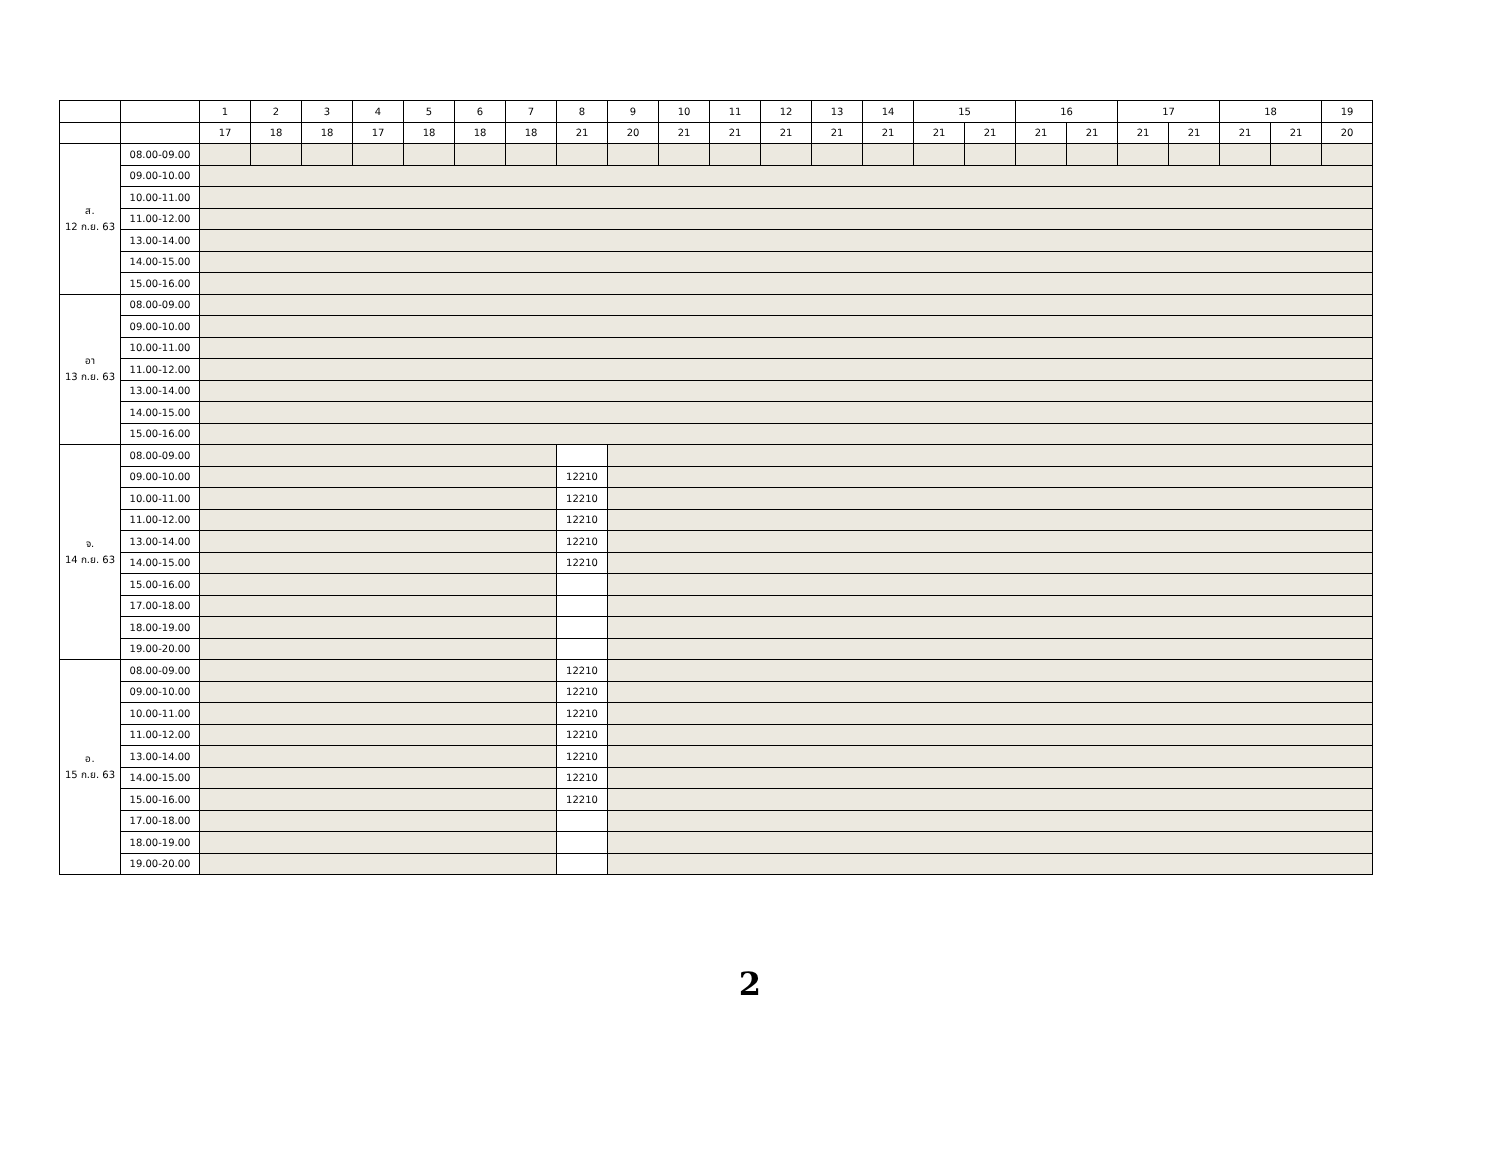| | | 1 | 2 | 3 | 4 | 5 | 6 | 7 | 8 | 9 | 10 | 11 | 12 | 13 | 14 | 15 | | 16 | | 17 | | 18 | | 19 |
| --- | --- | --- | --- | --- | --- | --- | --- | --- | --- | --- | --- | --- | --- | --- | --- | --- | --- | --- | --- | --- | --- | --- | --- | --- |
| | | 17 | 18 | 18 | 17 | 18 | 18 | 18 | 21 | 20 | 21 | 21 | 21 | 21 | 21 | 21 | 21 | 21 | 21 | 21 | 21 | 21 | 21 | 20 |
| ส. 12 ก.ย. 63 | 08.00-09.00 | | | | | | | | | | | | | | | | | | | | | | | |
| | 09.00-10.00 | | | | | | | | | | | | | | | | | | | | | | | |
| | 10.00-11.00 | | | | | | | | | | | | | | | | | | | | | | | |
| | 11.00-12.00 | | | | | | | | | | | | | | | | | | | | | | | |
| | 13.00-14.00 | | | | | | | | | | | | | | | | | | | | | | | |
| | 14.00-15.00 | | | | | | | | | | | | | | | | | | | | | | | |
| | 15.00-16.00 | | | | | | | | | | | | | | | | | | | | | | | |
| อา 13 ก.ย. 63 | 08.00-09.00 | | | | | | | | | | | | | | | | | | | | | | | |
| | 09.00-10.00 | | | | | | | | | | | | | | | | | | | | | | | |
| | 10.00-11.00 | | | | | | | | | | | | | | | | | | | | | | | |
| | 11.00-12.00 | | | | | | | | | | | | | | | | | | | | | | | |
| | 13.00-14.00 | | | | | | | | | | | | | | | | | | | | | | | |
| | 14.00-15.00 | | | | | | | | | | | | | | | | | | | | | | | |
| | 15.00-16.00 | | | | | | | | | | | | | | | | | | | | | | | |
| จ. 14 ก.ย. 63 | 08.00-09.00 | | | | | | | | | | | | | | | | | | | | | | | |
| | 09.00-10.00 | | | | | | | | 12210 | | | | | | | | | | | | | | | |
| | 10.00-11.00 | | | | | | | | 12210 | | | | | | | | | | | | | | | |
| | 11.00-12.00 | | | | | | | | 12210 | | | | | | | | | | | | | | | |
| | 13.00-14.00 | | | | | | | | 12210 | | | | | | | | | | | | | | | |
| | 14.00-15.00 | | | | | | | | 12210 | | | | | | | | | | | | | | | |
| | 15.00-16.00 | | | | | | | | | | | | | | | | | | | | | | | |
| | 17.00-18.00 | | | | | | | | | | | | | | | | | | | | | | | |
| | 18.00-19.00 | | | | | | | | | | | | | | | | | | | | | | | |
| | 19.00-20.00 | | | | | | | | | | | | | | | | | | | | | | | |
| อ. 15 ก.ย. 63 | 08.00-09.00 | | | | | | | | 12210 | | | | | | | | | | | | | | | |
| | 09.00-10.00 | | | | | | | | 12210 | | | | | | | | | | | | | | | |
| | 10.00-11.00 | | | | | | | | 12210 | | | | | | | | | | | | | | | |
| | 11.00-12.00 | | | | | | | | 12210 | | | | | | | | | | | | | | | |
| | 13.00-14.00 | | | | | | | | 12210 | | | | | | | | | | | | | | | |
| | 14.00-15.00 | | | | | | | | 12210 | | | | | | | | | | | | | | | |
| | 15.00-16.00 | | | | | | | | 12210 | | | | | | | | | | | | | | | |
| | 17.00-18.00 | | | | | | | | | | | | | | | | | | | | | | | |
| | 18.00-19.00 | | | | | | | | | | | | | | | | | | | | | | | |
| | 19.00-20.00 | | | | | | | | | | | | | | | | | | | | | | | |
2